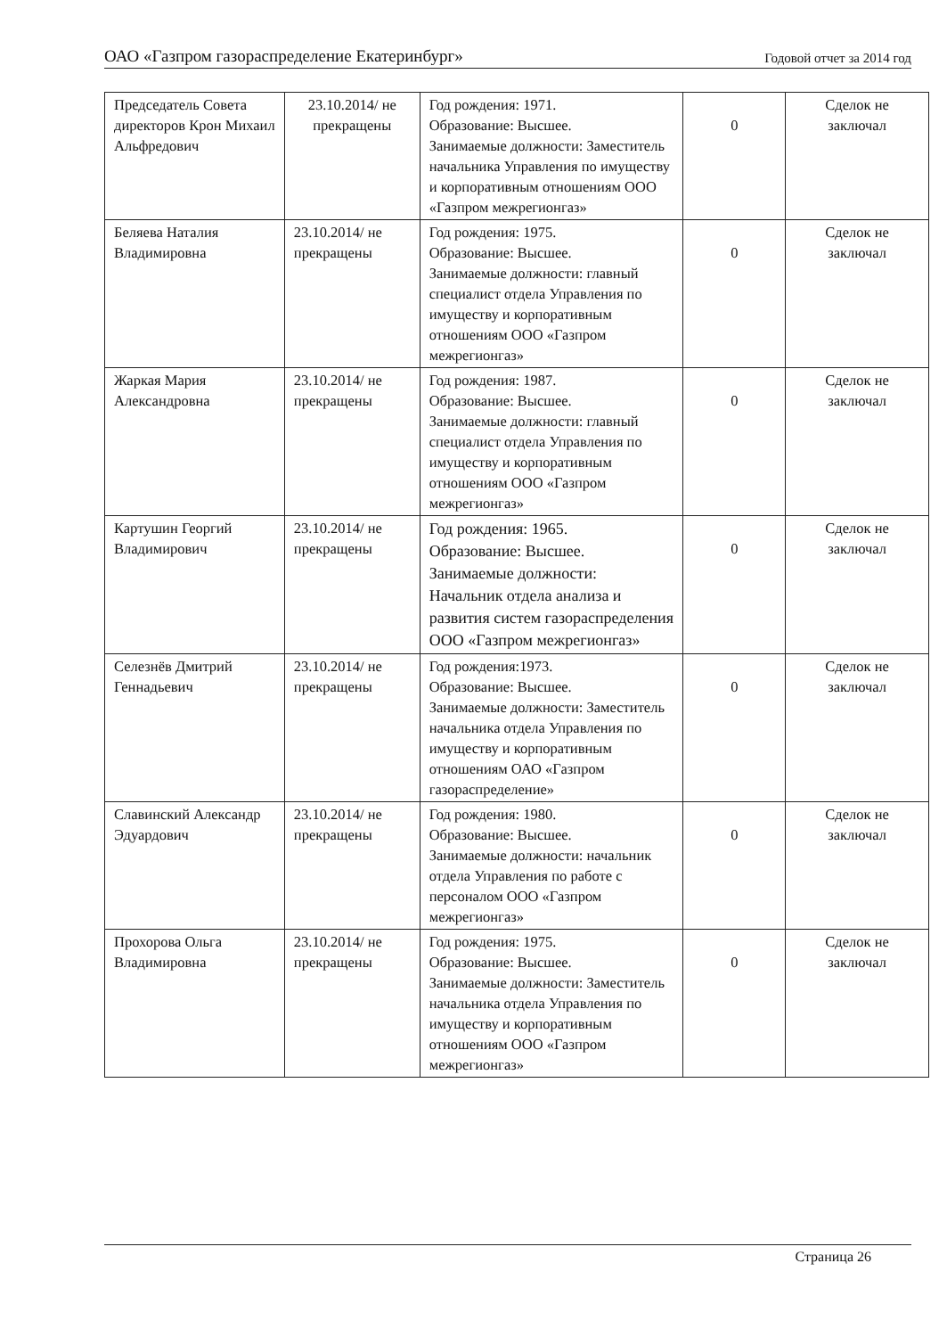ОАО «Газпром газораспределение Екатеринбург» Годовой отчет за 2014 год
| Председатель Совета директоров Крон Михаил Альфредович | 23.10.2014/ не прекращены | Год рождения: 1971. Образование: Высшее. Занимаемые должности: Заместитель начальника Управления по имуществу и корпоративным отношениям ООО «Газпром межрегионгаз» | 0 | Сделок не заключал |
| Беляева Наталия Владимировна | 23.10.2014/ не прекращены | Год рождения: 1975. Образование: Высшее. Занимаемые должности: главный специалист отдела Управления по имуществу и корпоративным отношениям ООО «Газпром межрегионгаз» | 0 | Сделок не заключал |
| Жаркая Мария Александровна | 23.10.2014/ не прекращены | Год рождения: 1987. Образование: Высшее. Занимаемые должности: главный специалист отдела Управления по имуществу и корпоративным отношениям ООО «Газпром межрегионгаз» | 0 | Сделок не заключал |
| Картушин Георгий Владимирович | 23.10.2014/ не прекращены | Год рождения: 1965. Образование: Высшее. Занимаемые должности: Начальник отдела анализа и развития систем газораспределения ООО «Газпром межрегионгаз» | 0 | Сделок не заключал |
| Селезнёв Дмитрий Геннадьевич | 23.10.2014/ не прекращены | Год рождения:1973. Образование: Высшее. Занимаемые должности: Заместитель начальника отдела Управления по имуществу и корпоративным отношениям ОАО «Газпром газораспределение» | 0 | Сделок не заключал |
| Славинский Александр Эдуардович | 23.10.2014/ не прекращены | Год рождения: 1980. Образование: Высшее. Занимаемые должности: начальник отдела Управления по работе с персоналом ООО «Газпром межрегионгаз» | 0 | Сделок не заключал |
| Прохорова Ольга Владимировна | 23.10.2014/ не прекращены | Год рождения: 1975. Образование: Высшее. Занимаемые должности: Заместитель начальника отдела Управления по имуществу и корпоративным отношениям ООО «Газпром межрегионгаз» | 0 | Сделок не заключал |
Страница 26